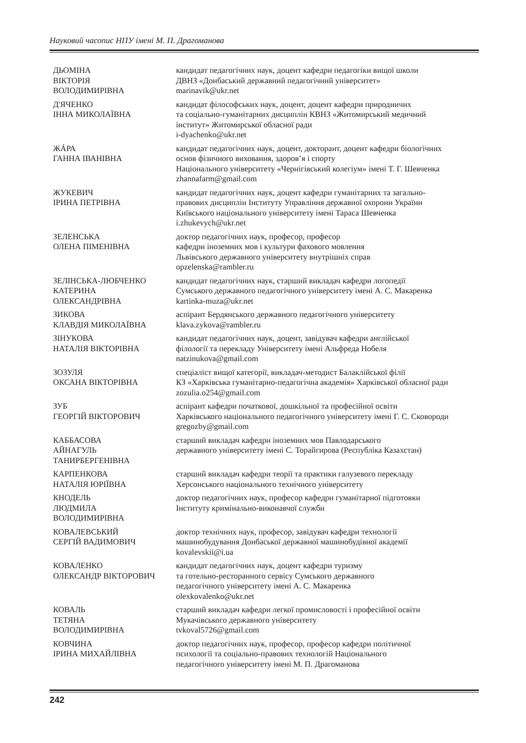Науковий часопис НПУ імені М. П. Драгоманова
| ДЬОМІНА ВІКТОРІЯ ВОЛОДИМИРІВНА | кандидат педагогічних наук, доцент кафедри педагогіки вищої школи ДВНЗ «Донбаський державний педагогічний університет» marinavik@ukr.net |
| Д'ЯЧЕНКО ІННА МИКОЛАЇВНА | кандидат філософських наук, доцент, доцент кафедри природничих та соціально-гуманітарних дисциплін КВНЗ «Житомирський медичний інститут» Житомирської обласної ради i-dyachenko@ukr.net |
| ЖÁРА ГАННА ІВАНІВНА | кандидат педагогічних наук, доцент, докторант, доцент кафедри біологічних основ фізичного виховання, здоров’я і спорту Національного університету «Чернігівський колегіум» імені Т. Г. Шевченка zhannafarm@gmail.com |
| ЖУКЕВИЧ ІРИНА ПЕТРІВНА | кандидат педагогічних наук, доцент кафедри гуманітарних та загально- правових дисциплін Інституту Управління державної охорони України Київського національного університету імені Тараса Шевченка i.zhukevych@ukr.net |
| ЗЕЛЕНСЬКА ОЛЕНА ПІМЕНІВНА | доктор педагогічних наук, професор, професор кафедри іноземних мов і культури фахового мовлення Львівського державного університету внутрішніх справ opzelenska@rambler.ru |
| ЗЕЛІНСЬКА-ЛЮБЧЕНКО КАТЕРИНА ОЛЕКСАНДРІВНА | кандидат педагогічних наук, старший викладач кафедри логопедії Сумського державного педагогічного університету імені А. С. Макаренка kartinka-muza@ukr.net |
| ЗИКОВА КЛАВДІЯ МИКОЛАЇВНА | аспірант Бердянського державного педагогічного університету klava.zykova@rambler.ru |
| ЗІНУКОВА НАТАЛІЯ ВІКТОРІВНА | кандидат педагогічних наук, доцент, завідувач кафедри англійської філології та перекладу Університету імені Альфреда Нобеля natzinukova@gmail.com |
| ЗОЗУЛЯ ОКСАНА ВІКТОРІВНА | спеціаліст вищої категорії, викладач-методист Балаклійської філії КЗ «Харківська гуманітарно-педагогічна академія» Харківської обласної ради zozulia.o254@gmail.com |
| ЗУБ ГЕОРГІЙ ВІКТОРОВИЧ | аспірант кафедри початкової, дошкільної та професійної освіти Харківського національного педагогічного університету імені Г. С. Сковороди gregozby@gmail.com |
| КАББАСОВА АЙНАГУЛЬ ТАНИРБЕРГЕНІВНА | старший викладач кафедри іноземних мов Павлодарського державного університету імені С. Торайгирова (Республіка Казахстан) |
| КАРПЕНКОВА НАТАЛІЯ ЮРІЇВНА | старший викладач кафедри теорії та практики галузевого перекладу Херсонського національного технічного університету |
| КНОДЕЛЬ ЛЮДМИЛА ВОЛОДИМИРІВНА | доктор педагогічних наук, професор кафедри гуманітарної підготовки Інституту кримінально-виконавчої служби |
| КОВАЛЕВСЬКИЙ СЕРГІЙ ВАДИМОВИЧ | доктор технічних наук, професор, завідувач кафедри технології машинобудування Донбаської державної машинобудівної академії kovalevskii@i.ua |
| КОВАЛЕНКО ОЛЕКСАНДР ВІКТОРОВИЧ | кандидат педагогічних наук, доцент кафедри туризму та готельно-ресторанного сервісу Сумського державного педагогічного університету імені А. С. Макаренка olexkovalenko@ukr.net |
| КОВАЛЬ ТЕТЯНА ВОЛОДИМИРІВНА | старший викладач кафедри легкої промисловості і професійної освіти Мукачівського державного університету tvkoval5726@gmail.com |
| КОВЧИНА ІРИНА МИХАЙЛІВНА | доктор педагогічних наук, професор, професор кафедри політичної психології та соціально-правових технологій Національного педагогічного університету імені М. П. Драгоманова |
242